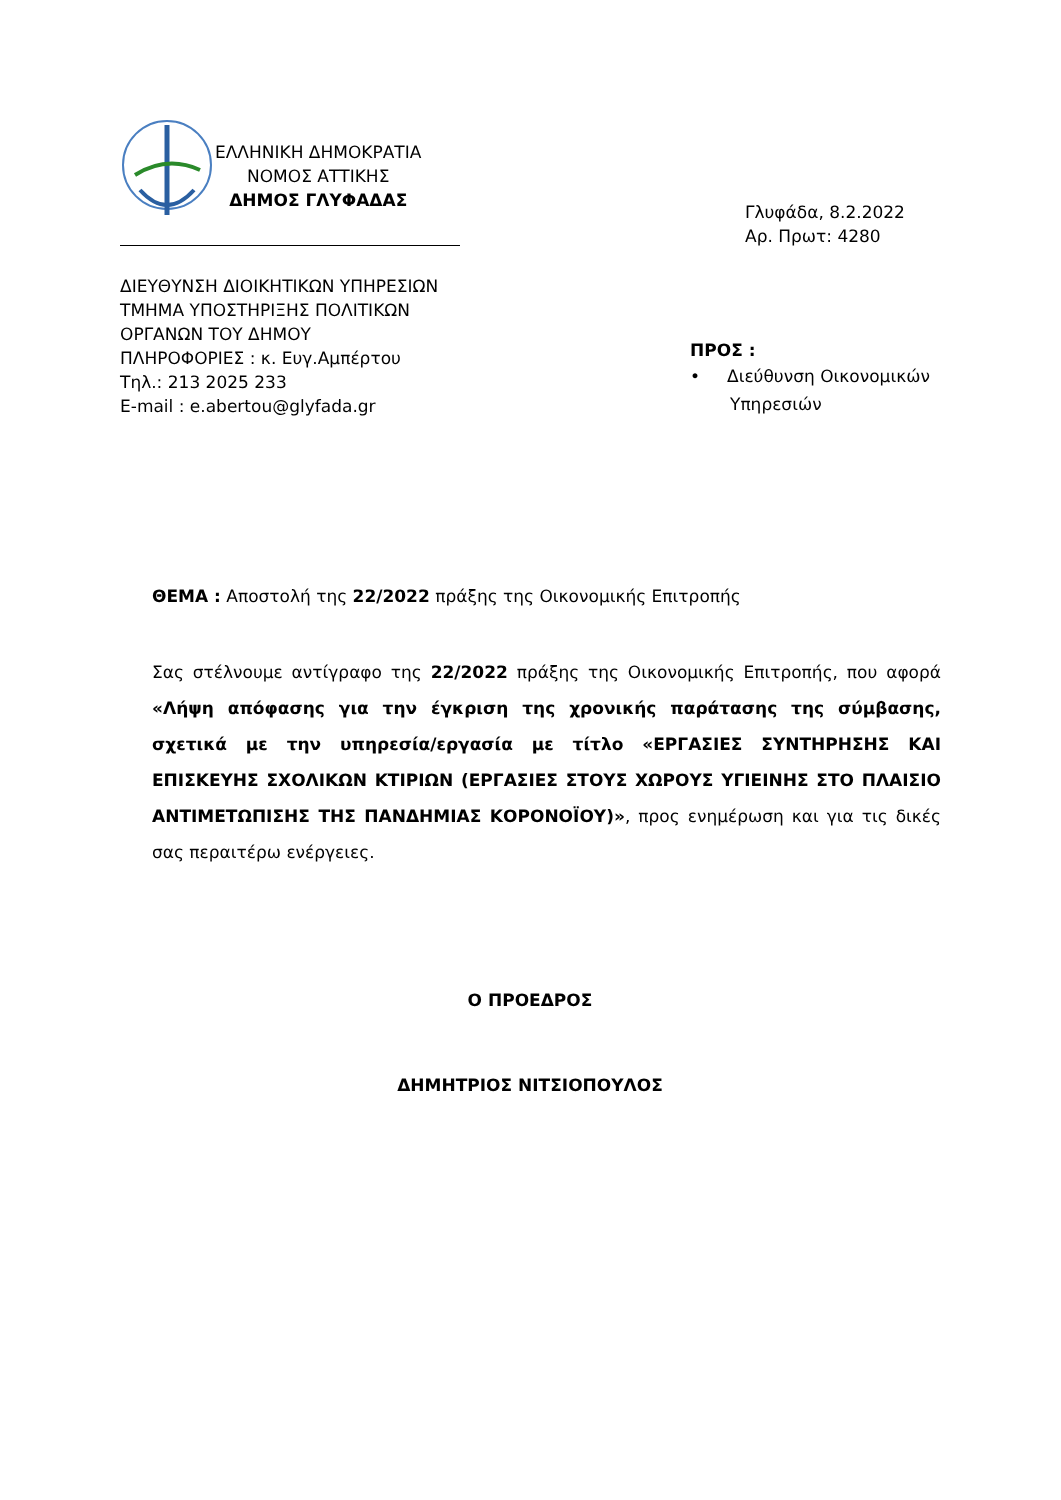ΕΛΛΗΝΙΚΗ ΔΗΜΟΚΡΑΤΙΑ
ΝΟΜΟΣ ΑΤΤΙΚΗΣ
ΔΗΜΟΣ ΓΛΥΦΑΔΑΣ
ΔΙΕΥΘΥΝΣΗ ΔΙΟΙΚΗΤΙΚΩΝ ΥΠΗΡΕΣΙΩΝ
ΤΜΗΜΑ ΥΠΟΣΤΗΡΙΞΗΣ ΠΟΛΙΤΙΚΩΝ
ΟΡΓΑΝΩΝ ΤΟΥ ΔΗΜΟΥ
ΠΛΗΡΟΦΟΡΙΕΣ : κ. Ευγ.Αμπέρτου
Τηλ.: 213 2025 233
E-mail : e.abertou@glyfada.gr
Γλυφάδα, 8.2.2022
Αρ. Πρωτ: 4280
ΠΡΟΣ :
• Διεύθυνση Οικονομικών
Υπηρεσιών
ΘΕΜΑ : Αποστολή της 22/2022 πράξης της Οικονομικής Επιτροπής
Σας στέλνουμε αντίγραφο της 22/2022 πράξης της Οικονομικής Επιτροπής, που αφορά «Λήψη απόφασης για την έγκριση της χρονικής παράτασης της σύμβασης, σχετικά με την υπηρεσία/εργασία με τίτλο «ΕΡΓΑΣΙΕΣ ΣΥΝΤΗΡΗΣΗΣ ΚΑΙ ΕΠΙΣΚΕΥΗΣ ΣΧΟΛΙΚΩΝ ΚΤΙΡΙΩΝ (ΕΡΓΑΣΙΕΣ ΣΤΟΥΣ ΧΩΡΟΥΣ ΥΓΙΕΙΝΗΣ ΣΤΟ ΠΛΑΙΣΙΟ ΑΝΤΙΜΕΤΩΠΙΣΗΣ ΤΗΣ ΠΑΝΔΗΜΙΑΣ ΚΟΡΟΝΟΪΟΥ)», προς ενημέρωση και για τις δικές σας περαιτέρω ενέργειες.
Ο ΠΡΟΕΔΡΟΣ
ΔΗΜΗΤΡΙΟΣ ΝΙΤΣΙΟΠΟΥΛΟΣ